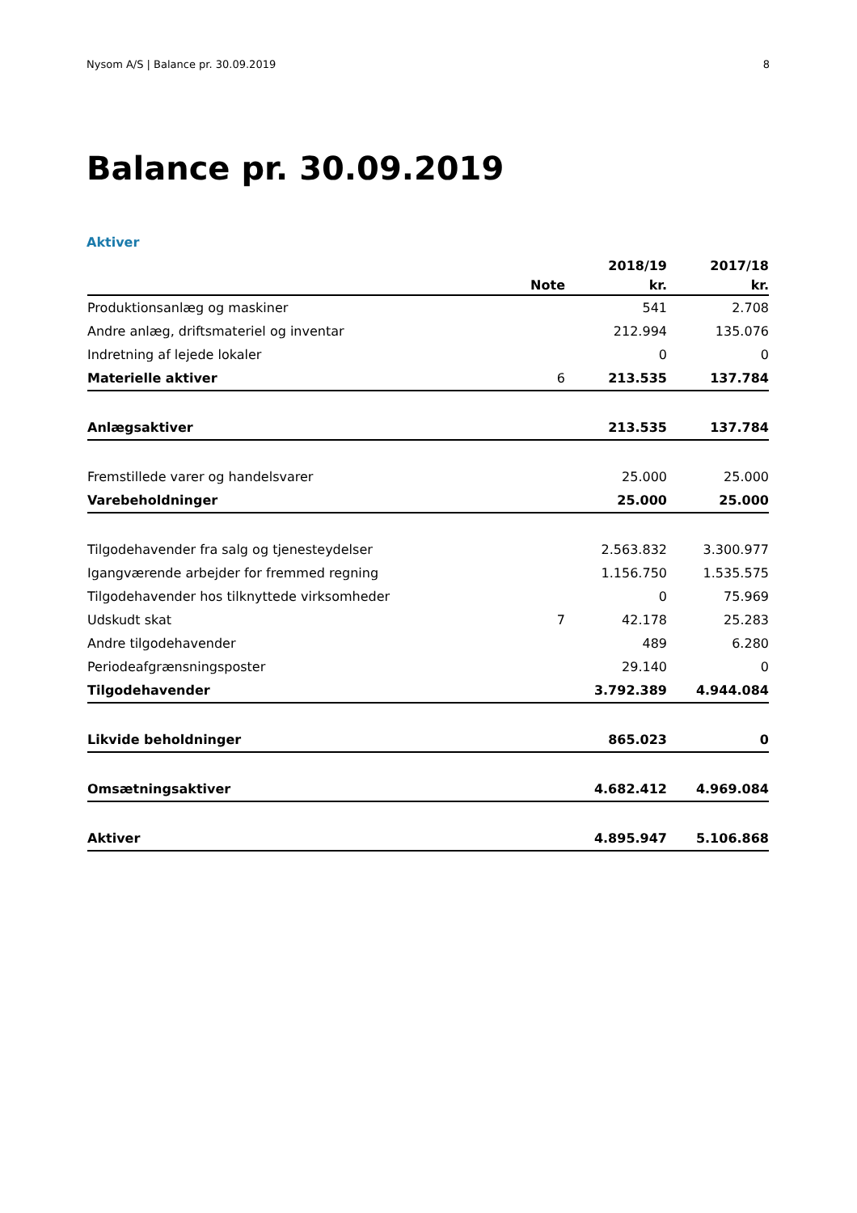Nysom A/S | Balance pr. 30.09.2019 8
Balance pr. 30.09.2019
Aktiver
| | | 2018/19 | 2017/18 |
| --- | --- | --- | --- |
| | Note | kr. | kr. |
| Produktionsanlæg og maskiner | | 541 | 2.708 |
| Andre anlæg, driftsmateriel og inventar | | 212.994 | 135.076 |
| Indretning af lejede lokaler | | 0 | 0 |
| Materielle aktiver | 6 | 213.535 | 137.784 |
| Anlægsaktiver | | 213.535 | 137.784 |
| Fremstillede varer og handelsvarer | | 25.000 | 25.000 |
| Varebeholdninger | | 25.000 | 25.000 |
| Tilgodehavender fra salg og tjenesteydelser | | 2.563.832 | 3.300.977 |
| Igangværende arbejder for fremmed regning | | 1.156.750 | 1.535.575 |
| Tilgodehavender hos tilknyttede virksomheder | | 0 | 75.969 |
| Udskudt skat | 7 | 42.178 | 25.283 |
| Andre tilgodehavender | | 489 | 6.280 |
| Periodeafgrænsningsposter | | 29.140 | 0 |
| Tilgodehavender | | 3.792.389 | 4.944.084 |
| Likvide beholdninger | | 865.023 | 0 |
| Omsætningsaktiver | | 4.682.412 | 4.969.084 |
| Aktiver | | 4.895.947 | 5.106.868 |